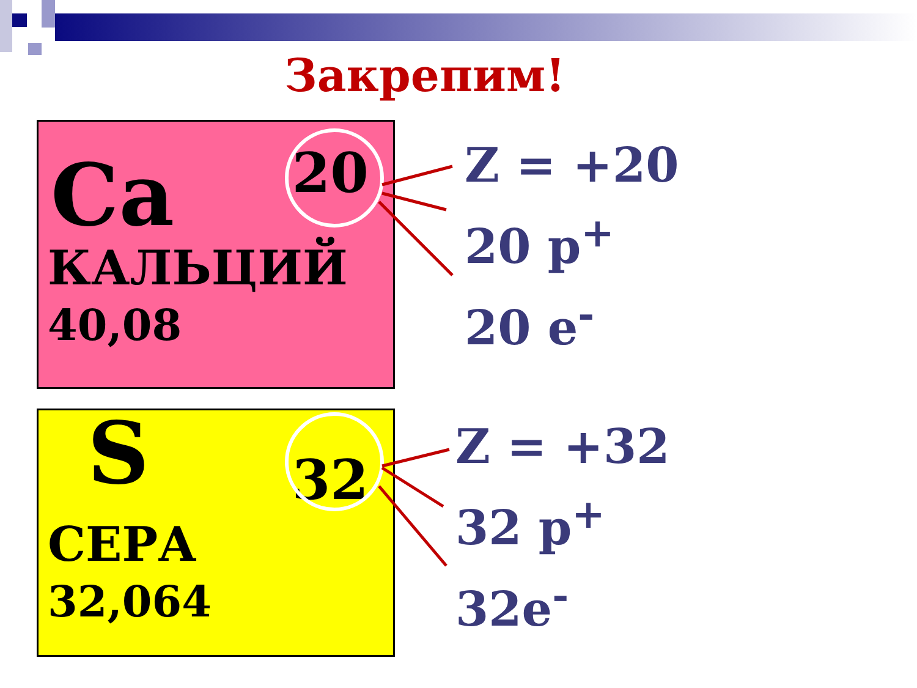Закрепим!
20
Ca
КАЛЬЦИЙ
40,08
32
S
СЕРА
32,064
Z = +20
20 p<sup>+</sup>
20 e<sup>-</sup>
Z = +32
32 p<sup>+</sup>
32e<sup>-</sup>